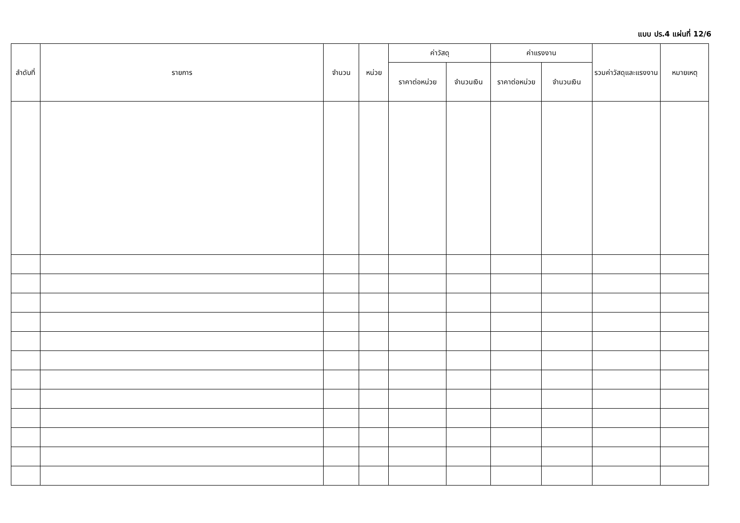แบบ ปร.4 แผ่นที่ 12/6
| ลำดับที่ | รายการ | จำนวน | หน่วย | ค่าวัสดุ | | ค่าแรงงาน | | รวมค่าวัสดุและแรงงาน | หมายเหตุ |
| --- | --- | --- | --- | --- | --- | --- | --- | --- | --- |
| | | | | ราคาต่อหน่วย | จำนวนเงิน | ราคาต่อหน่วย | จำนวนเงิน | | |